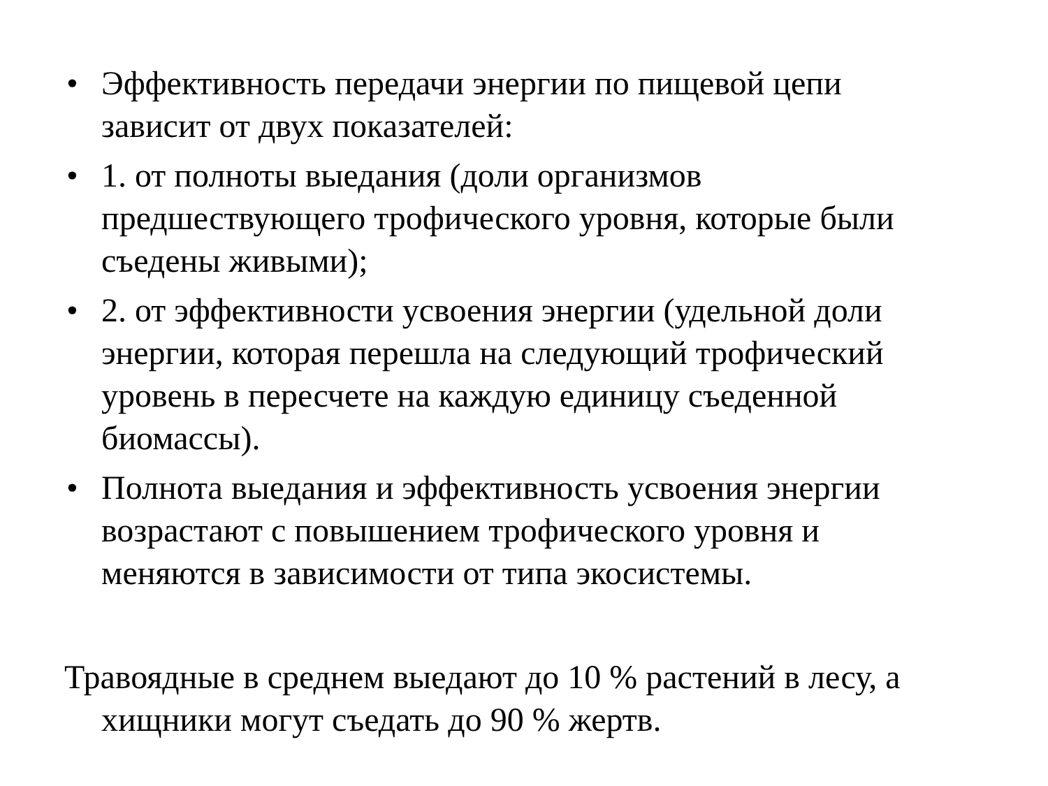• Эффективность передачи энергии по пищевой цепи зависит от двух показателей:
• 1. от полноты выедания (доли организмов предшествующего трофического уровня, которые были съедены живыми);
• 2. от эффективности усвоения энергии (удельной доли энергии, которая перешла на следующий трофический уровень в пересчете на каждую единицу съеденной биомассы).
• Полнота выедания и эффективность усвоения энергии возрастают с повышением трофического уровня и меняются в зависимости от типа экосистемы.
Травоядные в среднем выедают до 10 % растений в лесу, а хищники могут съедать до 90 % жертв.